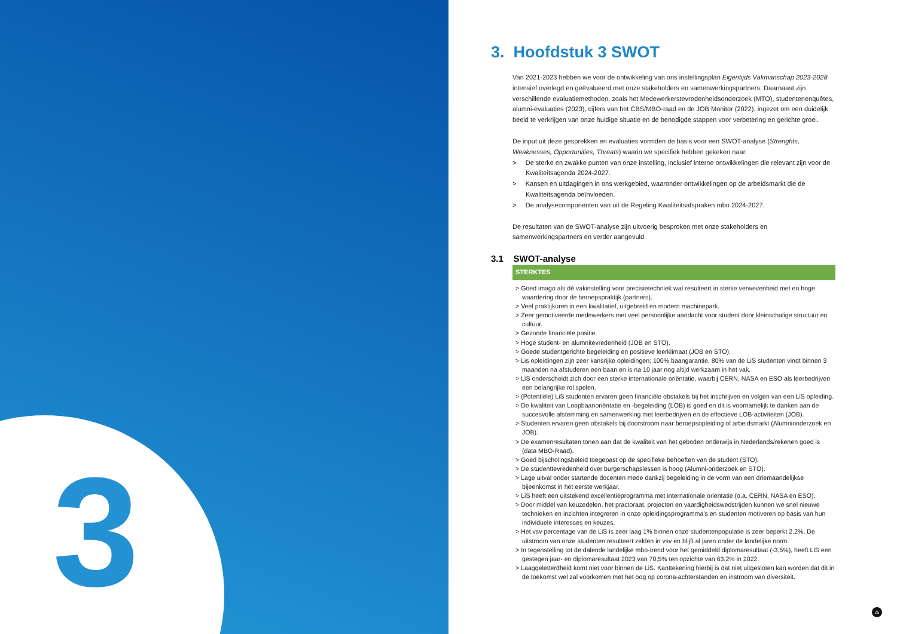3
3. Hoofdstuk 3 SWOT
Van 2021-2023 hebben we voor de ontwikkeling van ons instellingsplan Eigentijds Vakmanschap 2023-2028 intensief overlegd en geëvalueerd met onze stakeholders en samenwerkingspartners. Daarnaast zijn verschillende evaluatiemethoden, zoals het Medewerkerstevredenheidsonderzoek (MTO), studentenenquêtes, alumni-evaluaties (2023), cijfers van het CBS/MBO-raad en de JOB Monitor (2022), ingezet om een duidelijk beeld te verkrijgen van onze huidige situatie en de benodigde stappen voor verbetering en gerichte groei.
De input uit deze gesprekken en evaluaties vormden de basis voor een SWOT-analyse (Strenghts, Weaknesses, Opportunities, Threats) waarin we specifiek hebben gekeken naar:
> De sterke en zwakke punten van onze instelling, inclusief interne ontwikkelingen die relevant zijn voor de Kwaliteitsagenda 2024-2027.
> Kansen en uitdagingen in ons werkgebied, waaronder ontwikkelingen op de arbeidsmarkt die de Kwaliteitsagenda beïnvloeden.
> De analysecomponenten van uit de Regeling Kwaliteitsafspraken mbo 2024-2027.
De resultaten van de SWOT-analyse zijn uitvoerig besproken met onze stakeholders en samenwerkingspartners en verder aangevuld.
3.1 SWOT-analyse
STERKTES
> Goed imago als dé vakinstelling voor precisietechniek wat resulteert in sterke verwevenheid met en hoge waardering door de beroepspraktijk (partners).
> Veel praktijkuren in een kwalitatief, uitgebreid en modern machinepark.
> Zeer gemotiveerde medewerkers met veel persoonlijke aandacht voor student door kleinschalige structuur en cultuur.
> Gezonde financiële positie.
> Hoge student- en alumnitevredenheid (JOB en STO).
> Goede studentgerichte begeleiding en positieve leerklimaat (JOB en STO).
> Lis opleidingen zijn zeer kansrijke opleidingen; 100% baangarantie. 80% van de LiS studenten vindt binnen 3 maanden na afstuderen een baan en is na 10 jaar nog altijd werkzaam in het vak.
> LiS onderscheidt zich door een sterke internationale oriëntatie, waarbij CERN, NASA en ESO als leerbedrijven een belangrijke rol spelen.
> (Potentiële) LiS studenten ervaren geen financiële obstakels bij het inschrijven en volgen van een LiS opleiding.
> De kwaliteit van Loopbaanoriëntatie en -begeleiding (LOB) is goed en dit is voornamelijk te danken aan de succesvolle afstemming en samenwerking met leerbedrijven en de effectieve LOB-activiteiten (JOB).
> Studenten ervaren geen obstakels bij doorstroom naar beroepsopleiding of arbeidsmarkt (Alumnionderzoek en JOB).
> De examenresultaten tonen aan dat de kwaliteit van het geboden onderwijs in Nederlands/rekenen goed is (data MBO-Raad).
> Goed bijscholingsbeleid toegepast op de specifieke behoeften van de student (STO).
> De studenttevredenheid over burgerschapslessen is hoog (Alumni-onderzoek en STO).
> Lage uitval onder startende docenten mede dankzij begeleiding in de vorm van een driemaandelijkse bijeenkomst in het eerste werkjaar.
> LiS heeft een uitstekend excellentieprogramma met internationale oriëntatie (o.a. CERN, NASA en ESO).
> Door middel van keuzedelen, het practoraat, projecten en vaardigheidswedstrijden kunnen we snel nieuwe technieken en inzichten integreren in onze opleidingsprogramma’s en studenten motiveren op basis van hun individuele interesses en keuzes.
> Het vsv percentage van de LiS is zeer laag 1% binnen onze studentenpopulatie is zeer beperkt 2.2%. De uitstroom van onze studenten resulteert zelden in vsv en blijft al jaren onder de landelijke norm.
> In tegenstelling tot de dalende landelijke mbo-trend voor het gemiddeld diplomaresultaat (-3,5%), heeft LiS een gestegen jaar- en diplomaresultaat 2023 van 70,5% ten opzichte van 63,2% in 2022.
> Laaggeletterdheid komt niet voor binnen de LiS. Kanttekening hierbij is dat niet uitgesloten kan worden dat dit in de toekomst wel zal voorkomen met het oog op corona-achterstanden en instroom van diversiteit.
25